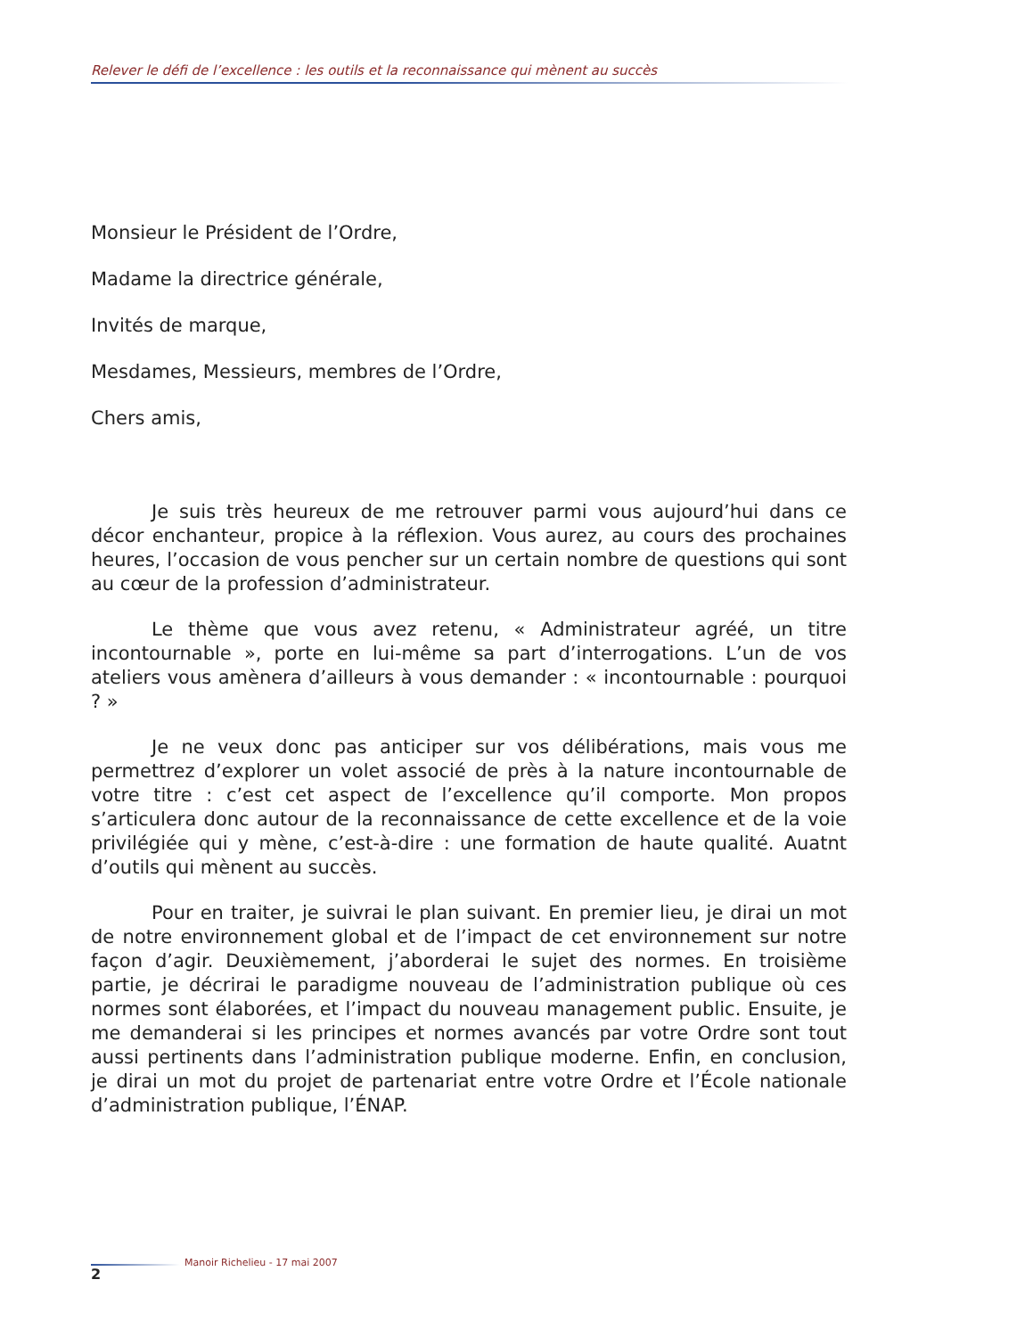Relever le défi de l’excellence : les outils et la reconnaissance qui mènent au succès
Monsieur le Président de l’Ordre,
Madame la directrice générale,
Invités de marque,
Mesdames, Messieurs, membres de l’Ordre,
Chers amis,
Je suis très heureux de me retrouver parmi vous aujourd’hui dans ce décor enchanteur, propice à la réflexion. Vous aurez, au cours des prochaines heures, l’occasion de vous pencher sur un certain nombre de questions qui sont au cœur de la profession d’administrateur.
Le thème que vous avez retenu, « Administrateur agréé, un titre incontournable », porte en lui-même sa part d’interrogations. L’un de vos ateliers vous amènera d’ailleurs à vous demander : « incontournable : pourquoi ? »
Je ne veux donc pas anticiper sur vos délibérations, mais vous me permettrez d’explorer un volet associé de près à la nature incontournable de votre titre : c’est cet aspect de l’excellence qu’il comporte. Mon propos s’articulera donc autour de la reconnaissance de cette excellence et de la voie privilégiée qui y mène, c’est-à-dire : une formation de haute qualité. Auatnt d’outils qui mènent au succès.
Pour en traiter, je suivrai le plan suivant. En premier lieu, je dirai un mot de notre environnement global et de l’impact de cet environnement sur notre façon d’agir. Deuxièmement, j’aborderai le sujet des normes. En troisième partie, je décrirai le paradigme nouveau de l’administration publique où ces normes sont élaborées, et l’impact du nouveau management public. Ensuite, je me demanderai si les principes et normes avancés par votre Ordre sont tout aussi pertinents dans l’administration publique moderne. Enfin, en conclusion, je dirai un mot du projet de partenariat entre votre Ordre et l’École nationale d’administration publique, l’ÉNAP.
2
Manoir Richelieu - 17 mai 2007